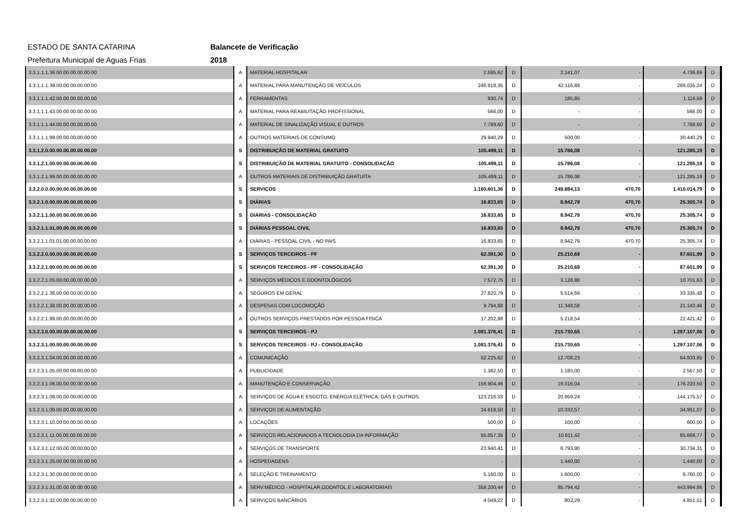ESTADO DE SANTA CATARINA Balancete de Verificação
Prefeitura Municipal de Aguas Frias 2018
| 3.3.1.1.1.36.00.00.00.00.00.00 | A | MATERIAL HOSPITALAR | 2.595,62 | D | 2.141,07 | - | 4.736,69 | D |
| 3.3.1.1.1.39.00.00.00.00.00.00 | A | MATERIAL PARA MANUTENÇÃO DE VEÍCULOS | 246.918,35 | D | 42.116,89 | - | 289.035,24 | D |
| 3.3.1.1.1.42.00.00.00.00.00.00 | A | FERRAMENTAS | 930,74 | D | 185,85 | - | 1.116,59 | D |
| 3.3.1.1.1.43.00.00.00.00.00.00 | A | MATERIAL PARA REABILITAÇÃO PROFISSIONAL | 566,00 | D | - | - | 566,00 | D |
| 3.3.1.1.1.44.00.00.00.00.00.00 | A | MATERIAL DE SINALIZAÇÃO VISUAL E OUTROS | 7.789,60 | D | - | - | 7.789,60 | D |
| 3.3.1.1.1.99.00.00.00.00.00.00 | A | OUTROS MATERIAIS DE CONSUMO | 29.940,29 | D | 500,00 | - | 30.440,29 | D |
| 3.3.1.2.0.00.00.00.00.00.00.00 | S | DISTRIBUIÇÃO DE MATERIAL GRATUITO | 105.499,11 | D | 15.786,08 | - | 121.285,19 | D |
| 3.3.1.2.1.00.00.00.00.00.00.00 | S | DISTRIBUIÇÃO DE MATERIAL GRATUITO - CONSOLIDAÇÃO | 105.499,11 | D | 15.786,08 | - | 121.285,19 | D |
| 3.3.1.2.1.99.00.00.00.00.00.00 | A | OUTROS MATERIAIS DE DISTRIBUIÇÃO GRATUITA | 105.499,11 | D | 15.786,08 | - | 121.285,19 | D |
| 3.3.2.0.0.00.00.00.00.00.00.00 | S | SERVIÇOS | 1.160.601,36 | D | 249.884,13 | 470,70 | 1.410.014,79 | D |
| 3.3.2.1.0.00.00.00.00.00.00.00 | S | DIÁRIAS | 16.833,65 | D | 8.942,79 | 470,70 | 25.305,74 | D |
| 3.3.2.1.1.00.00.00.00.00.00.00 | S | DIÁRIAS - CONSOLIDAÇÃO | 16.833,65 | D | 8.942,79 | 470,70 | 25.305,74 | D |
| 3.3.2.1.1.01.00.00.00.00.00.00 | S | DIÁRIAS PESSOAL CIVIL | 16.833,65 | D | 8.942,79 | 470,70 | 25.305,74 | D |
| 3.3.2.1.1.01.01.00.00.00.00.00 | A | DIÁRIAS - PESSOAL CIVIL - NO PAIS | 16.833,65 | D | 8.942,79 | 470,70 | 25.305,74 | D |
| 3.3.2.2.0.00.00.00.00.00.00.00 | S | SERVIÇOS TERCEIROS - PF | 62.391,30 | D | 25.210,69 | - | 87.601,99 | D |
| 3.3.2.2.1.00.00.00.00.00.00.00 | S | SERVIÇOS TERCEIROS - PF - CONSOLIDAÇÃO | 62.391,30 | D | 25.210,69 | - | 87.601,99 | D |
| 3.3.2.2.1.05.00.00.00.00.00.00 | A | SERVIÇOS MÉDICOS E ODONTOLÓGICOS | 7.572,75 | D | 3.128,88 | - | 10.701,63 | D |
| 3.3.2.2.1.36.00.00.00.00.00.00 | A | SEGUROS EM GERAL | 27.820,79 | D | 5.514,69 | - | 33.335,48 | D |
| 3.3.2.2.1.38.00.00.00.00.00.00 | A | DESPESAS COM LOCOMOÇÃO | 9.794,88 | D | 11.348,58 | - | 21.143,46 | D |
| 3.3.2.2.1.99.00.00.00.00.00.00 | A | OUTROS SERVIÇOS PRESTADOS POR PESSOA FÍSICA | 17.202,88 | D | 5.218,54 | - | 22.421,42 | D |
| 3.3.2.3.0.00.00.00.00.00.00.00 | S | SERVIÇOS TERCEIROS - PJ | 1.081.376,41 | D | 215.730,65 | - | 1.297.107,06 | D |
| 3.3.2.3.1.00.00.00.00.00.00.00 | S | SERVIÇOS TERCEIROS - PJ - CONSOLIDAÇÃO | 1.081.376,41 | D | 215.730,65 | - | 1.297.107,06 | D |
| 3.3.2.3.1.04.00.00.00.00.00.00 | A | COMUNICAÇÃO | 52.225,62 | D | 12.708,23 | - | 64.933,85 | D |
| 3.3.2.3.1.05.00.00.00.00.00.00 | A | PUBLICIDADE | 1.382,50 | D | 1.185,00 | - | 2.567,50 | D |
| 3.3.2.3.1.06.00.00.00.00.00.00 | A | MANUTENÇÃO E CONSERVAÇÃO | 156.904,46 | D | 19.316,04 | - | 176.220,50 | D |
| 3.3.2.3.1.08.00.00.00.00.00.00 | A | SERVIÇOS DE ÁGUA E ESGOTO, ENERGIA ELÉTRICA, GÁS E OUTROS. | 123.216,33 | D | 20.959,24 | - | 144.175,57 | D |
| 3.3.2.3.1.09.00.00.00.00.00.00 | A | SERVIÇOS DE ALIMENTAÇÃO | 24.618,50 | D | 10.332,57 | - | 34.951,07 | D |
| 3.3.2.3.1.10.00.00.00.00.00.00 | A | LOCAÇÕES | 500,00 | D | 100,00 | - | 600,00 | D |
| 3.3.2.3.1.11.00.00.00.00.00.00 | A | SERVIÇOS RELACIONADOS A TECNOLOGIA DA INFORMAÇÃO | 55.057,35 | D | 10.611,42 | - | 65.668,77 | D |
| 3.3.2.3.1.12.00.00.00.00.00.00 | A | SERVIÇOS DE TRANSPORTE | 23.940,41 | D | 6.793,90 | - | 30.734,31 | D |
| 3.3.2.3.1.25.00.00.00.00.00.00 | A | HOSPEDAGENS | - | | 1.440,00 | - | 1.440,00 | D |
| 3.3.2.3.1.30.00.00.00.00.00.00 | A | SELEÇÃO E TREINAMENTO | 5.160,00 | D | 1.600,00 | - | 6.760,00 | D |
| 3.3.2.3.1.31.00.00.00.00.00.00 | A | SERV.MÉDICO - HOSPITALAR,ODONTOL.E LABORATORIAIS | 358.200,44 | D | 85.794,42 | - | 443.994,86 | D |
| 3.3.2.3.1.32.00.00.00.00.00.00 | A | SERVIÇOS BANCÁRIOS | 4.049,22 | D | 802,29 | - | 4.851,51 | D |